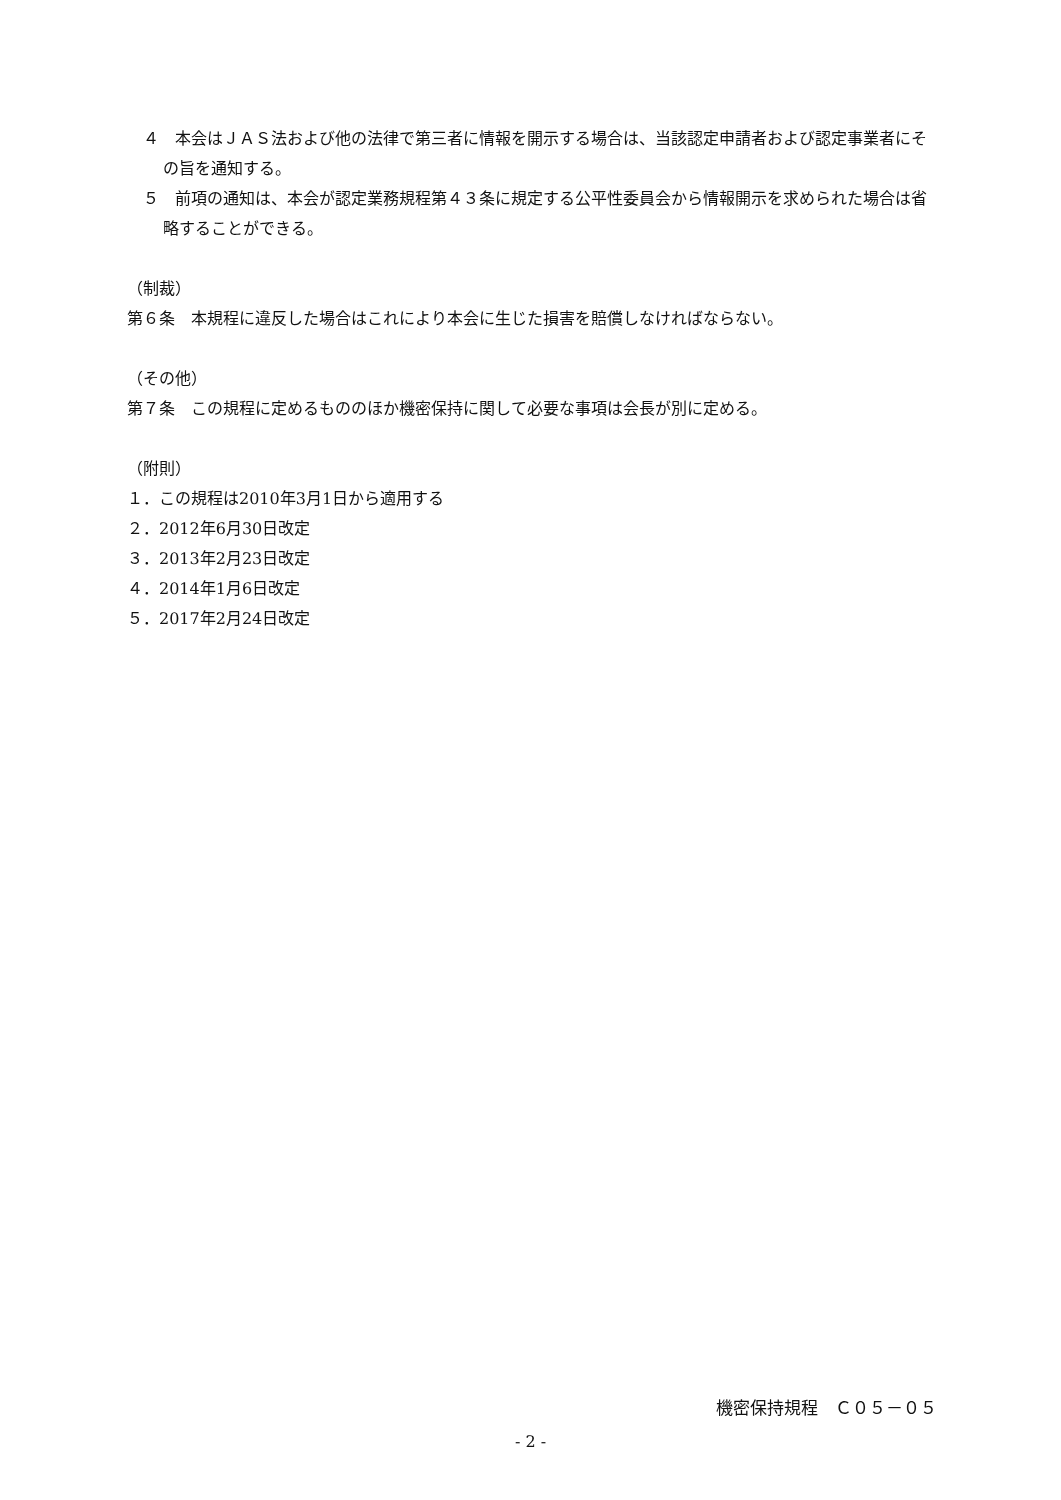４　本会はＪＡＳ法および他の法律で第三者に情報を開示する場合は、当該認定申請者および認定事業者にその旨を通知する。
５　前項の通知は、本会が認定業務規程第４３条に規定する公平性委員会から情報開示を求められた場合は省略することができる。
（制裁）
第６条　本規程に違反した場合はこれにより本会に生じた損害を賠償しなければならない。
（その他）
第７条　この規程に定めるもののほか機密保持に関して必要な事項は会長が別に定める。
（附則）
１．この規程は2010年3月1日から適用する
２．2012年6月30日改定
３．2013年2月23日改定
４．2014年1月6日改定
５．2017年2月24日改定
機密保持規程　Ｃ０５－０５
- 2 -